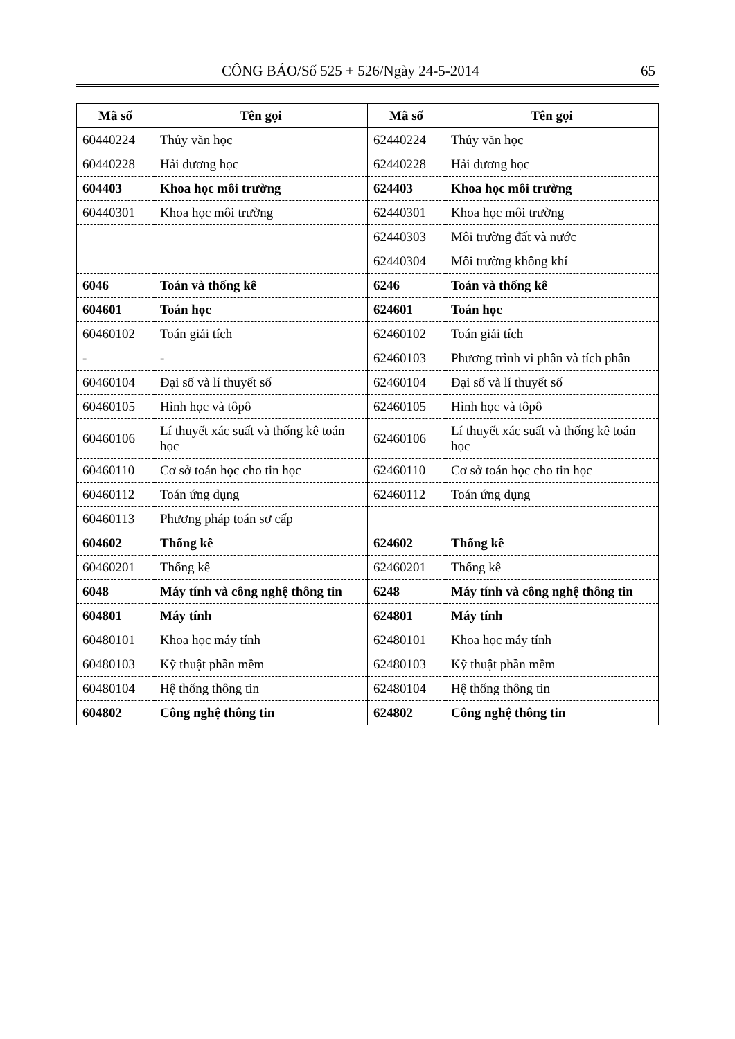CÔNG BÁO/Số 525 + 526/Ngày 24-5-2014 65
| Mã số | Tên gọi | Mã số | Tên gọi |
| --- | --- | --- | --- |
| 60440224 | Thủy văn học | 62440224 | Thủy văn học |
| 60440228 | Hải dương học | 62440228 | Hải dương học |
| 604403 | Khoa học môi trường | 624403 | Khoa học môi trường |
| 60440301 | Khoa học môi trường | 62440301 | Khoa học môi trường |
| | | 62440303 | Môi trường đất và nước |
| | | 62440304 | Môi trường không khí |
| 6046 | Toán và thống kê | 6246 | Toán và thống kê |
| 604601 | Toán học | 624601 | Toán học |
| 60460102 | Toán giải tích | 62460102 | Toán giải tích |
| - | - | 62460103 | Phương trình vi phân và tích phân |
| 60460104 | Đại số và lí thuyết số | 62460104 | Đại số và lí thuyết số |
| 60460105 | Hình học và tôpô | 62460105 | Hình học và tôpô |
| 60460106 | Lí thuyết xác suất và thống kê toán học | 62460106 | Lí thuyết xác suất và thống kê toán học |
| 60460110 | Cơ sở toán học cho tin học | 62460110 | Cơ sở toán học cho tin học |
| 60460112 | Toán ứng dụng | 62460112 | Toán ứng dụng |
| 60460113 | Phương pháp toán sơ cấp | | |
| 604602 | Thống kê | 624602 | Thống kê |
| 60460201 | Thống kê | 62460201 | Thống kê |
| 6048 | Máy tính và công nghệ thông tin | 6248 | Máy tính và công nghệ thông tin |
| 604801 | Máy tính | 624801 | Máy tính |
| 60480101 | Khoa học máy tính | 62480101 | Khoa học máy tính |
| 60480103 | Kỹ thuật phần mềm | 62480103 | Kỹ thuật phần mềm |
| 60480104 | Hệ thống thông tin | 62480104 | Hệ thống thông tin |
| 604802 | Công nghệ thông tin | 624802 | Công nghệ thông tin |